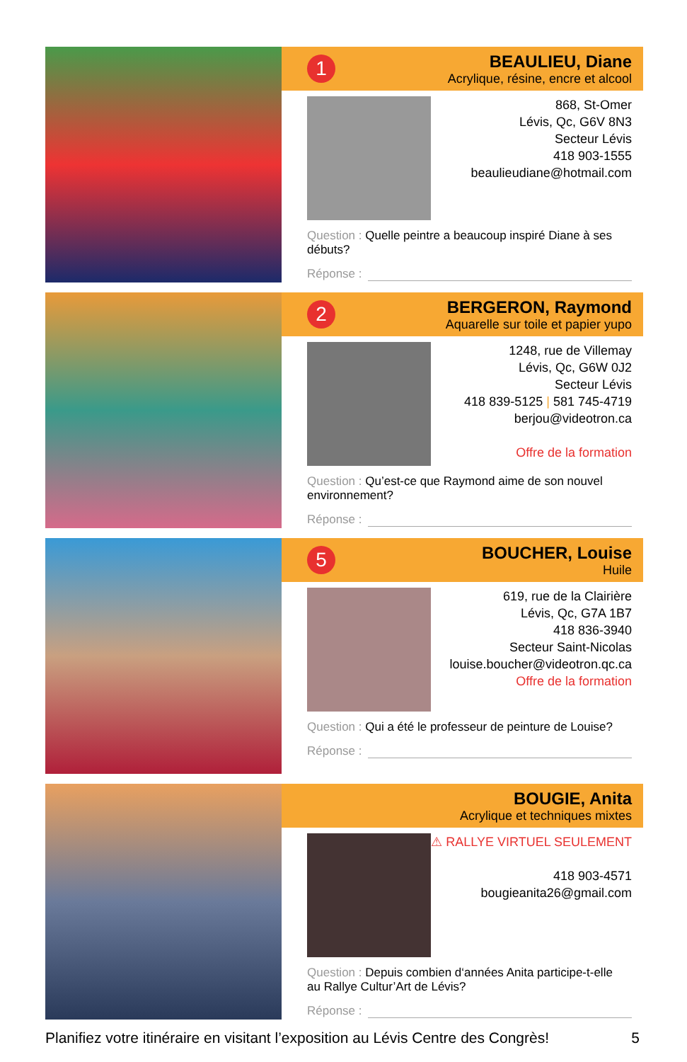1
BEAULIEU, Diane
Acrylique, résine, encre et alcool
868, St-Omer
Lévis, Qc, G6V 8N3
Secteur Lévis
418 903-1555
beaulieudiane@hotmail.com
Question : Quelle peintre a beaucoup inspiré Diane à ses débuts?
Réponse :
2
BERGERON, Raymond
Aquarelle sur toile et papier yupo
1248, rue de Villemay
Lévis, Qc, G6W 0J2
Secteur Lévis
418 839-5125 | 581 745-4719
berjou@videotron.ca
Offre de la formation
Question : Qu’est-ce que Raymond aime de son nouvel environnement?
Réponse :
5
BOUCHER, Louise
Huile
619, rue de la Clairière
Lévis, Qc, G7A 1B7
418 836-3940
Secteur Saint-Nicolas
louise.boucher@videotron.qc.ca
Offre de la formation
Question : Qui a été le professeur de peinture de Louise?
Réponse :
BOUGIE, Anita
Acrylique et techniques mixtes
⚠ RALLYE VIRTUEL SEULEMENT
418 903-4571
bougieanita26@gmail.com
Question : Depuis combien d‘années Anita participe-t-elle
au Rallye Cultur’Art de Lévis?
Réponse :
Planifiez votre itinéraire en visitant l’exposition au Lévis Centre des Congrès! 5